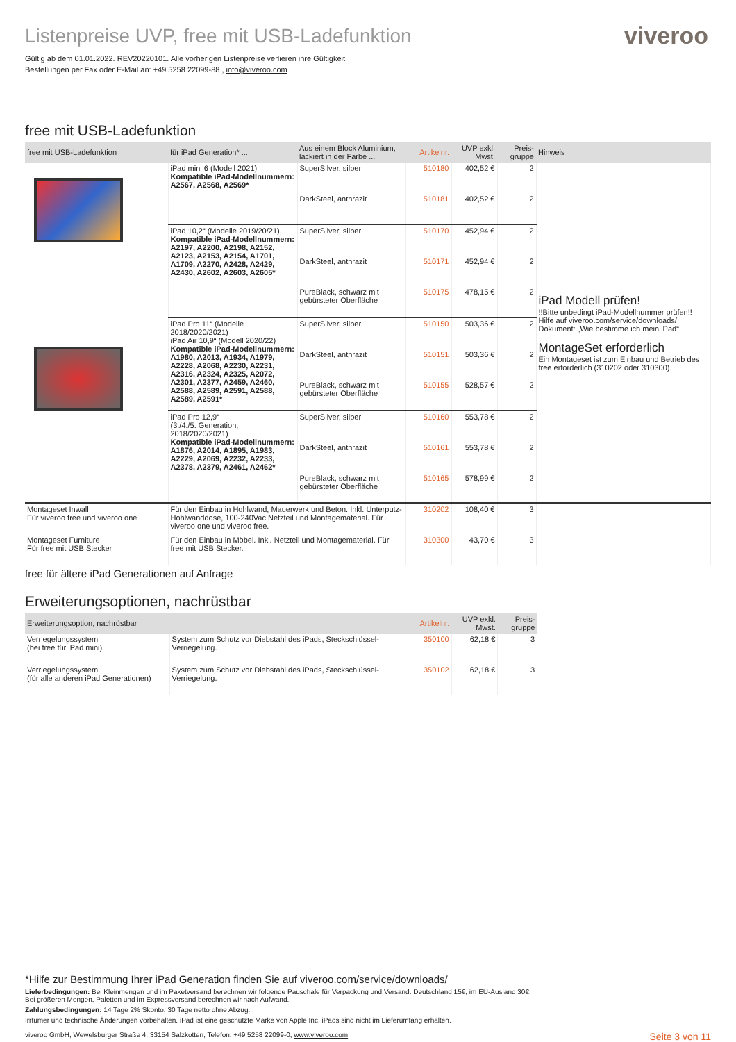viveroo
Listenpreise UVP, free mit USB-Ladefunktion
Gültig ab dem 01.01.2022. REV20220101. Alle vorherigen Listenpreise verlieren ihre Gültigkeit.
Bestellungen per Fax oder E-Mail an: +49 5258 22099-88 , info@viveroo.com
free mit USB-Ladefunktion
| free mit USB-Ladefunktion | für iPad Generation* ... | Aus einem Block Aluminium, lackiert in der Farbe ... | Artikelnr. | UVP exkl. Mwst. | Preis-gruppe | Hinweis |
| --- | --- | --- | --- | --- | --- | --- |
| | iPad mini 6 (Modell 2021) Kompatible iPad-Modellnummern: A2567, A2568, A2569* | SuperSilver, silber | 510180 | 402,52 € | 2 | iPad Modell prüfen! !!Bitte unbedingt iPad-Modellnummer prüfen!! Hilfe auf viveroo.com/service/downloads/ Dokument: „Wie bestimme ich mein iPad“ MontageSet erforderlich Ein Montageset ist zum Einbau und Betrieb des free erforderlich (310202 oder 310300). |
| | | DarkSteel, anthrazit | 510181 | 402,52 € | 2 | |
| | iPad 10,2“ (Modelle 2019/20/21), Kompatible iPad-Modellnummern: A2197, A2200, A2198, A2152, A2123, A2153, A2154, A1701, A1709, A2270, A2428, A2429, A2430, A2602, A2603, A2605* | SuperSilver, silber | 510170 | 452,94 € | 2 | |
| | | DarkSteel, anthrazit | 510171 | 452,94 € | 2 | |
| | | PureBlack, schwarz mit gebürsteter Oberfläche | 510175 | 478,15 € | 2 | |
| | iPad Pro 11“ (Modelle 2018/2020/2021) iPad Air 10,9“ (Modell 2020/22) Kompatible iPad-Modellnummern: A1980, A2013, A1934, A1979, A2228, A2068, A2230, A2231, A2316, A2324, A2325, A2072, A2301, A2377, A2459, A2460, A2588, A2589, A2591, A2588, A2589, A2591* | SuperSilver, silber | 510150 | 503,36 € | 2 | |
| | | DarkSteel, anthrazit | 510151 | 503,36 € | 2 | |
| | | PureBlack, schwarz mit gebürsteter Oberfläche | 510155 | 528,57 € | 2 | |
| | iPad Pro 12,9“ (3./4./5. Generation, 2018/2020/2021) Kompatible iPad-Modellnummern: A1876, A2014, A1895, A1983, A2229, A2069, A2232, A2233, A2378, A2379, A2461, A2462* | SuperSilver, silber | 510160 | 553,78 € | 2 | |
| | | DarkSteel, anthrazit | 510161 | 553,78 € | 2 | |
| | | PureBlack, schwarz mit gebürsteter Oberfläche | 510165 | 578,99 € | 2 | |
| Montageset Inwall Für viveroo free und viveroo one | Für den Einbau in Hohlwand, Mauerwerk und Beton. Inkl. Unterputz-Hohlwanddose, 100-240Vac Netzteil und Montagematerial. Für viveroo one und viveroo free. | | 310202 | 108,40 € | 3 | |
| Montageset Furniture Für free mit USB Stecker | Für den Einbau in Möbel. Inkl. Netzteil und Montagematerial. Für free mit USB Stecker. | | 310300 | 43,70 € | 3 | |
free für ältere iPad Generationen auf Anfrage
Erweiterungsoptionen, nachrüstbar
| Erweiterungsoption, nachrüstbar | | Artikelnr. | UVP exkl. Mwst. | Preis-gruppe |
| --- | --- | --- | --- | --- |
| Verriegelungssystem (bei free für iPad mini) | System zum Schutz vor Diebstahl des iPads, Steckschlüssel-Verriegelung. | 350100 | 62,18 € | 3 |
| Verriegelungssystem (für alle anderen iPad Generationen) | System zum Schutz vor Diebstahl des iPads, Steckschlüssel-Verriegelung. | 350102 | 62,18 € | 3 |
*Hilfe zur Bestimmung Ihrer iPad Generation finden Sie auf viveroo.com/service/downloads/
Lieferbedingungen: Bei Kleinmengen und im Paketversand berechnen wir folgende Pauschale für Verpackung und Versand. Deutschland 15€, im EU-Ausland 30€.
Bei größeren Mengen, Paletten und im Expressversand berechnen wir nach Aufwand.
Zahlungsbedingungen: 14 Tage 2% Skonto, 30 Tage netto ohne Abzug.
Irrtümer und technische Änderungen vorbehalten. iPad ist eine geschützte Marke von Apple Inc. iPads sind nicht im Lieferumfang erhalten.
viveroo GmbH, Wewelsburger Straße 4, 33154 Salzkotten, Telefon: +49 5258 22099-0, www.viveroo.com Seite 3 von 11